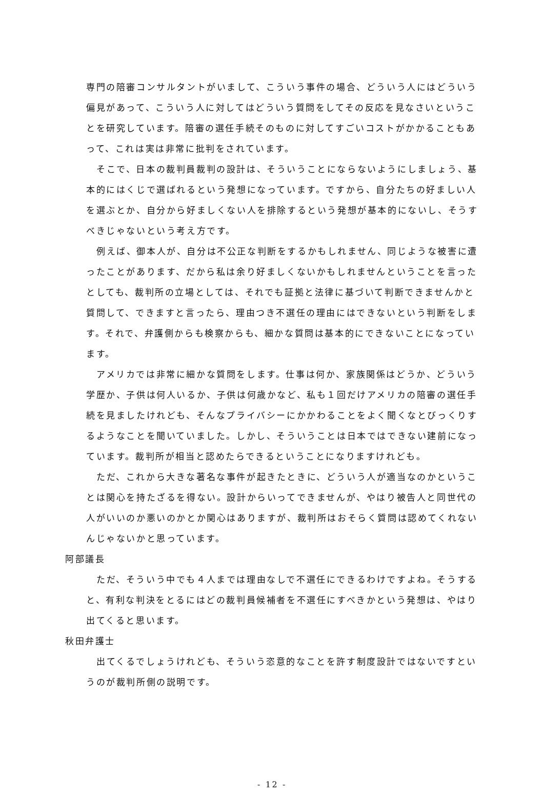専門の陪審コンサルタントがいまして、こういう事件の場合、どういう人にはどういう偏見があって、こういう人に対してはどういう質問をしてその反応を見なさいということを研究しています。陪審の選任手続そのものに対してすごいコストがかかることもあって、これは実は非常に批判をされています。
そこで、日本の裁判員裁判の設計は、そういうことにならないようにしましょう、基本的にはくじで選ばれるという発想になっています。ですから、自分たちの好ましい人を選ぶとか、自分から好ましくない人を排除するという発想が基本的にないし、そうすべきじゃないという考え方です。
例えば、御本人が、自分は不公正な判断をするかもしれません、同じような被害に遭ったことがあります、だから私は余り好ましくないかもしれませんということを言ったとしても、裁判所の立場としては、それでも証拠と法律に基づいて判断できませんかと質問して、できますと言ったら、理由つき不選任の理由にはできないという判断をします。それで、弁護側からも検察からも、細かな質問は基本的にできないことになっています。
アメリカでは非常に細かな質問をします。仕事は何か、家族関係はどうか、どういう学歴か、子供は何人いるか、子供は何歳かなど、私も１回だけアメリカの陪審の選任手続を見ましたけれども、そんなプライバシーにかかわることをよく聞くなとびっくりするようなことを聞いていました。しかし、そういうことは日本ではできない建前になっています。裁判所が相当と認めたらできるということになりますけれども。
ただ、これから大きな著名な事件が起きたときに、どういう人が適当なのかということは関心を持たざるを得ない。設計からいってできませんが、やはり被告人と同世代の人がいいのか悪いのかとか関心はありますが、裁判所はおそらく質問は認めてくれないんじゃないかと思っています。
阿部議長
ただ、そういう中でも４人までは理由なしで不選任にできるわけですよね。そうすると、有利な判決をとるにはどの裁判員候補者を不選任にすべきかという発想は、やはり出てくると思います。
秋田弁護士
出てくるでしょうけれども、そういう恣意的なことを許す制度設計ではないですというのが裁判所側の説明です。
- 12 -